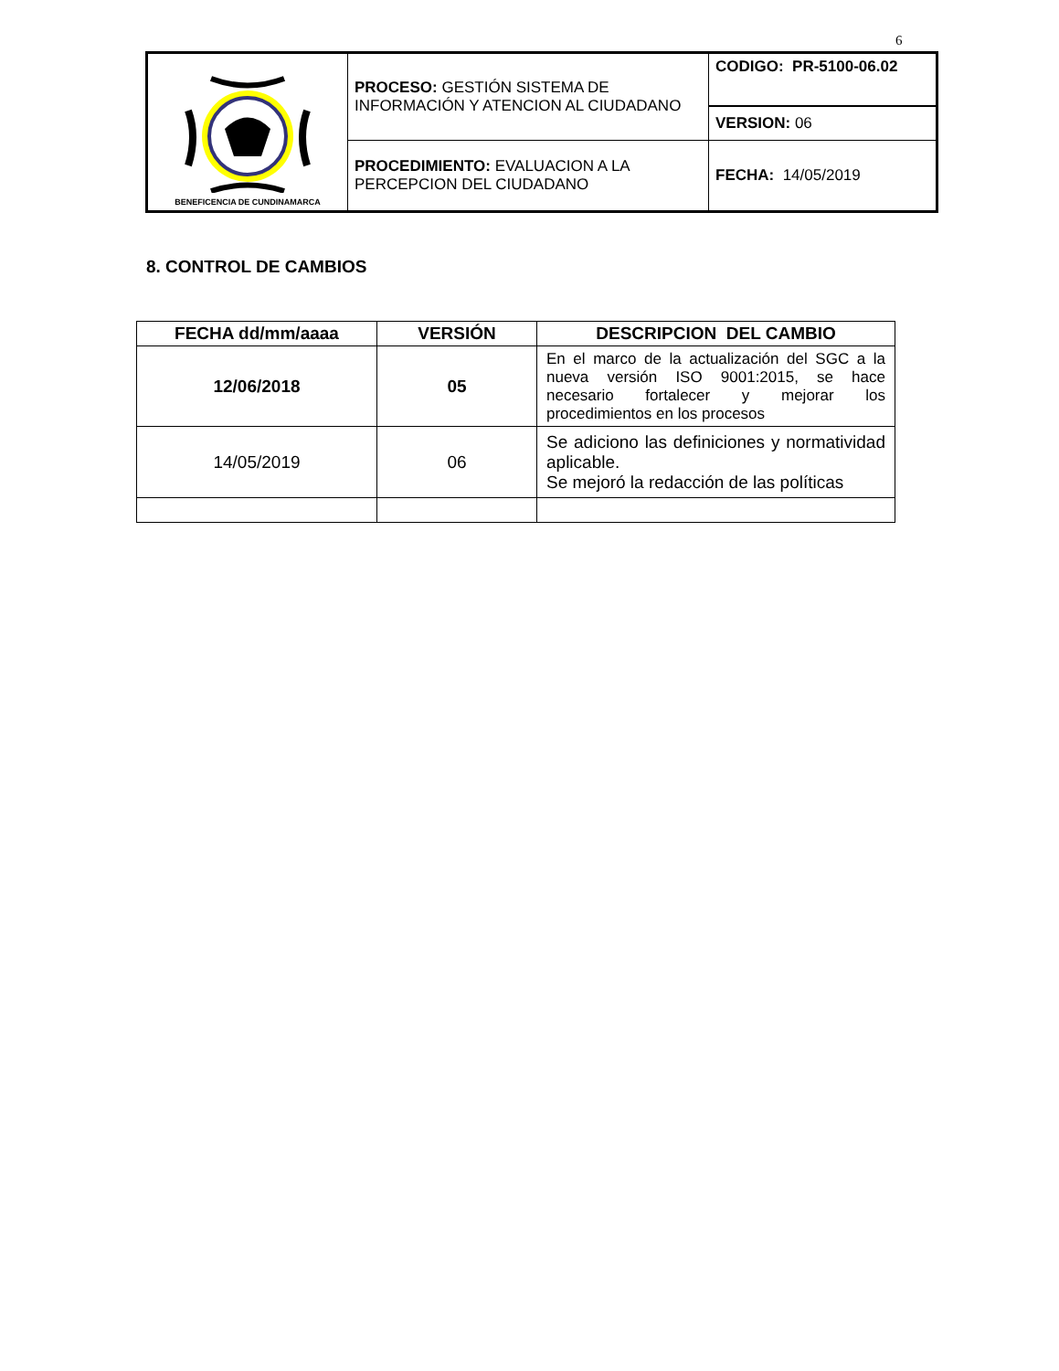6
| BENEFICENCIA DE CUNDINAMARCA | PROCESO: GESTIÓN SISTEMA DE INFORMACIÓN Y ATENCION AL CIUDADANO | CODIGO: PR-5100-06.02 |
| | | VERSION: 06 |
| | PROCEDIMIENTO: EVALUACION A LA PERCEPCION DEL CIUDADANO | FECHA: 14/05/2019 |
8. CONTROL DE CAMBIOS
| FECHA dd/mm/aaaa | VERSIÓN | DESCRIPCION DEL CAMBIO |
| --- | --- | --- |
| 12/06/2018 | 05 | En el marco de la actualización del SGC a la nueva versión ISO 9001:2015, se hace necesario fortalecer y mejorar los procedimientos en los procesos |
| 14/05/2019 | 06 | Se adiciono las definiciones y normatividad aplicable. Se mejoró la redacción de las políticas |